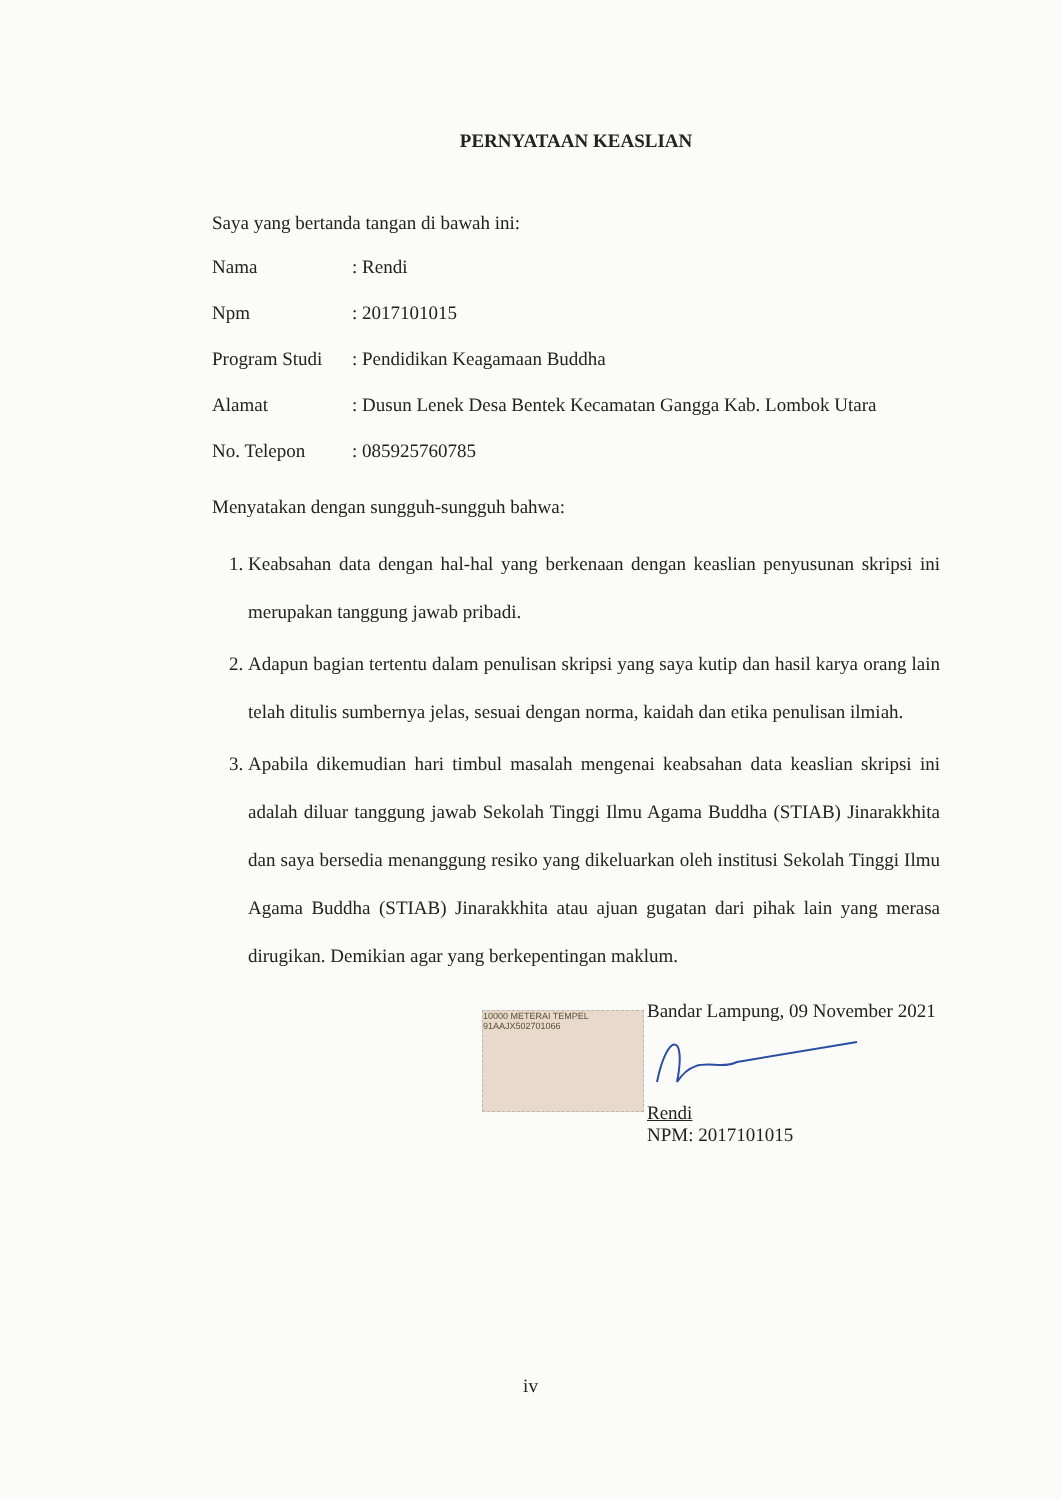PERNYATAAN KEASLIAN
Saya yang bertanda tangan di bawah ini:
| Nama | : Rendi |
| Npm | : 2017101015 |
| Program Studi | : Pendidikan Keagamaan Buddha |
| Alamat | : Dusun Lenek Desa Bentek Kecamatan Gangga Kab. Lombok Utara |
| No. Telepon | : 085925760785 |
Menyatakan dengan sungguh-sungguh bahwa:
1. Keabsahan data dengan hal-hal yang berkenaan dengan keaslian penyusunan skripsi ini merupakan tanggung jawab pribadi.
2. Adapun bagian tertentu dalam penulisan skripsi yang saya kutip dan hasil karya orang lain telah ditulis sumbernya jelas, sesuai dengan norma, kaidah dan etika penulisan ilmiah.
3. Apabila dikemudian hari timbul masalah mengenai keabsahan data keaslian skripsi ini adalah diluar tanggung jawab Sekolah Tinggi Ilmu Agama Buddha (STIAB) Jinarakkhita dan saya bersedia menanggung resiko yang dikeluarkan oleh institusi Sekolah Tinggi Ilmu Agama Buddha (STIAB) Jinarakkhita atau ajuan gugatan dari pihak lain yang merasa dirugikan. Demikian agar yang berkepentingan maklum.
10000 METERAI TEMPEL 91AAJX502701066
Bandar Lampung, 09 November 2021
Rendi
NPM: 2017101015
iv